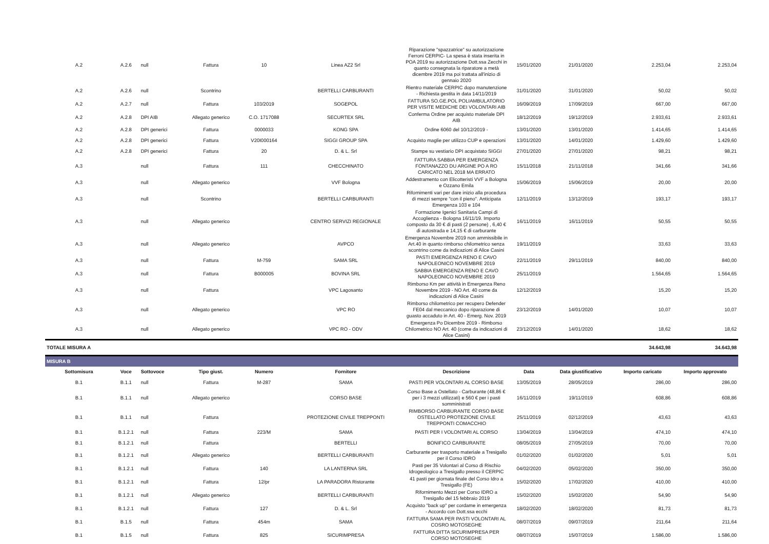| A.2 | A.2.6 | null | Fattura | 10 | Linea AZ2 Srl | Riparazione "spazzatrice" su autorizzazione Ferroni CERPIC- La spesa è stata inserita in POA 2019 su autorizzazione Dott.ssa Zecchi in quanto consegnata la riparatore a metà dicembre 2019 ma poi trattata all'inizio di gennaio 2020 | 15/01/2020 | 21/01/2020 | 2.253,04 | 2.253,04 |
| A.2 | A.2.6 | null | Scontrino | | BERTELLI CARBURANTI | Rientro materiale CERPIC dopo manutenzione - Richiesta gestita in data 14/11/2019 | 31/01/2020 | 31/01/2020 | 50,02 | 50,02 |
| A.2 | A.2.7 | null | Fattura | 103/2019 | SOGEPOL | FATTURA SO.GE.POL POLIAMBULATORIO PER VISITE MEDICHE DEI VOLONTARI AIB | 16/09/2019 | 17/09/2019 | 667,00 | 667,00 |
| A.2 | A.2.8 | DPI AIB | Allegato generico | C.O. 1717088 | SECURTEX SRL | Conferma Ordine per acquisto materiale DPI AIB | 18/12/2019 | 19/12/2019 | 2.933,61 | 2.933,61 |
| A.2 | A.2.8 | DPI generici | Fattura | 0000033 | KONG SPA | Ordine 6060 del 10/12/2019 - | 13/01/2020 | 13/01/2020 | 1.414,65 | 1.414,65 |
| A.2 | A.2.8 | DPI generici | Fattura | V20I000164 | SIGGI GROUP SPA | Acquisto maglie per utilizzo CUP e operazioni | 13/01/2020 | 14/01/2020 | 1.429,60 | 1.429,60 |
| A.2 | A.2.8 | DPI generici | Fattura | 20 | D. & L. Srl | Stampe su vestiario DPI acquistato SIGGI | 27/01/2020 | 27/01/2020 | 98,21 | 98,21 |
| A.3 | | null | Fattura | 111 | CHECCHINATO | FATTURA SABBIA PER EMERGENZA FONTANAZZO DU ARGINE PO A RO CARICATO NEL 2018 MA ERRATO | 15/11/2018 | 21/11/2018 | 341,66 | 341,66 |
| A.3 | | null | Allegato generico | | VVF Bologna | Addestramento con Elicotteristi VVF a Bologna e Ozzano Emila | 15/06/2019 | 15/06/2019 | 20,00 | 20,00 |
| A.3 | | null | Scontrino | | BERTELLI CARBURANTI | Rifornimenti vari per dare inizio alla procedura di mezzi sempre "con il pieno". Anticipata Emergenza 103 e 104 | 12/11/2019 | 13/12/2019 | 193,17 | 193,17 |
| A.3 | | null | Allegato generico | | CENTRO SERVIZI REGIONALE | Formazione Igenici Sanitaria Campi di Accoglienza - Bologna 16/11/19. Importo composto da 30 € di pasti (2 persone) , 6,40 € di autostrada e 14,15 € di carburante | 16/11/2019 | 16/11/2019 | 50,55 | 50,55 |
| A.3 | | null | Allegato generico | | AVPCO | Emergenza Novembre 2019 non ammissibile in Art.40 in quanto rimborso chilometrico senza scontrino come da indicazioni di Alice Casini | 19/11/2019 | | 33,63 | 33,63 |
| A.3 | | null | Fattura | M-759 | SAMA SRL | PASTI EMERGENZA RENO E CAVO NAPOLEONICO NOVEMBRE 2019 | 22/11/2019 | 29/11/2019 | 840,00 | 840,00 |
| A.3 | | null | Fattura | B000005 | BOVINA SRL | SABBIA EMERGENZA RENO E CAVO NAPOLEONICO NOVEMBRE 2019 | 25/11/2019 | | 1.564,65 | 1.564,65 |
| A.3 | | null | Fattura | | VPC Lagosanto | Rimborso Km per attività in Emergenza Reno Novembre 2019 - NO Art. 40 come da indicazioni di Alice Casini | 12/12/2019 | | 15,20 | 15,20 |
| A.3 | | null | Allegato generico | | VPC RO | Rimborso chilometrico per recupero Defender FE04 dal meccanico dopo riparazione di guasto accaduto in Art. 40 - Emerg. Nov. 2019 | 23/12/2019 | 14/01/2020 | 10,07 | 10,07 |
| A.3 | | null | Allegato generico | | VPC RO - ODV | Emergenza Po Dicembre 2019 - Rimborso Chilometrico NO Art. 40 (come da indicazioni di Alice Casini) | 23/12/2019 | 14/01/2020 | 18,62 | 18,62 |
| TOTALE MISURA A | | | | | | | | | 34.643,98 | 34.643,98 |
| MISURA B | | | | | | | | | | |
| Sottomisura | Voce | Sottovoce | Tipo giust. | Numero | Fornitore | Descrizione | Data | Data giustificativo | Importo caricato | Importo approvato |
| B.1 | B.1.1 | null | Fattura | M-287 | SAMA | PASTI PER VOLONTARI AL CORSO BASE | 13/05/2019 | 28/05/2019 | 286,00 | 286,00 |
| B.1 | B.1.1 | null | Allegato generico | | CORSO BASE | Corso Base a Ostellato - Carburante (48,86 € per i 3 mezzi utilizzati) e 560 € per i pasti somministrati | 16/11/2019 | 19/11/2019 | 608,86 | 608,86 |
| B.1 | B.1.1 | null | Fattura | | PROTEZIONE CIVILE TREPPONTI | RIMBORSO CARBURANTE CORSO BASE OSTELLATO PROTEZIONE CIVILE TREPPONTI COMACCHIO | 25/11/2019 | 02/12/2019 | 43,63 | 43,63 |
| B.1 | B.1.2.1 | null | Fattura | 223/M | SAMA | PASTI PER I VOLONTARI AL CORSO | 13/04/2019 | 13/04/2019 | 474,10 | 474,10 |
| B.1 | B.1.2.1 | null | Fattura | | BERTELLI | BONIFICO CARBURANTE | 08/05/2019 | 27/05/2019 | 70,00 | 70,00 |
| B.1 | B.1.2.1 | null | Allegato generico | | BERTELLI CARBURANTI | Carburante per trasporto materiale a Tresigallo per il Corso IDRO | 01/02/2020 | 01/02/2020 | 5,01 | 5,01 |
| B.1 | B.1.2.1 | null | Fattura | 140 | LA LANTERNA SRL | Pasti per 35 Volontari al Corso di Rischio Idrogeologico a Tresigallo presso il CERPIC | 04/02/2020 | 05/02/2020 | 350,00 | 350,00 |
| B.1 | B.1.2.1 | null | Fattura | 12/pr | LA PARADORA Ristorante | 41 pasti per giornata finale del Corso Idro a Tresigallo (FE) | 15/02/2020 | 17/02/2020 | 410,00 | 410,00 |
| B.1 | B.1.2.1 | null | Allegato generico | | BERTELLI CARBURANTI | Rifornimento Mezzi per Corso IDRO a Tresigallo del 15 febbraio 2019 | 15/02/2020 | 15/02/2020 | 54,90 | 54,90 |
| B.1 | B.1.2.1 | null | Fattura | 127 | D. & L. Srl | Acquisto "back up" per cordame in emergenza - Accordo con Dott.ssa ecchi | 18/02/2020 | 18/02/2020 | 81,73 | 81,73 |
| B.1 | B.1.5 | null | Fattura | 454m | SAMA | FATTURA SAMA PER PASTI VOLONTARI AL COSRO MOTOSEGHE | 08/07/2019 | 09/07/2019 | 211,64 | 211,64 |
| B.1 | B.1.5 | null | Fattura | 825 | SICURIMPRESA | FATTURA DITTA SICURIMPRESA PER CORSO MOTOSEGHE | 08/07/2019 | 15/07/2019 | 1.586,00 | 1.586,00 |